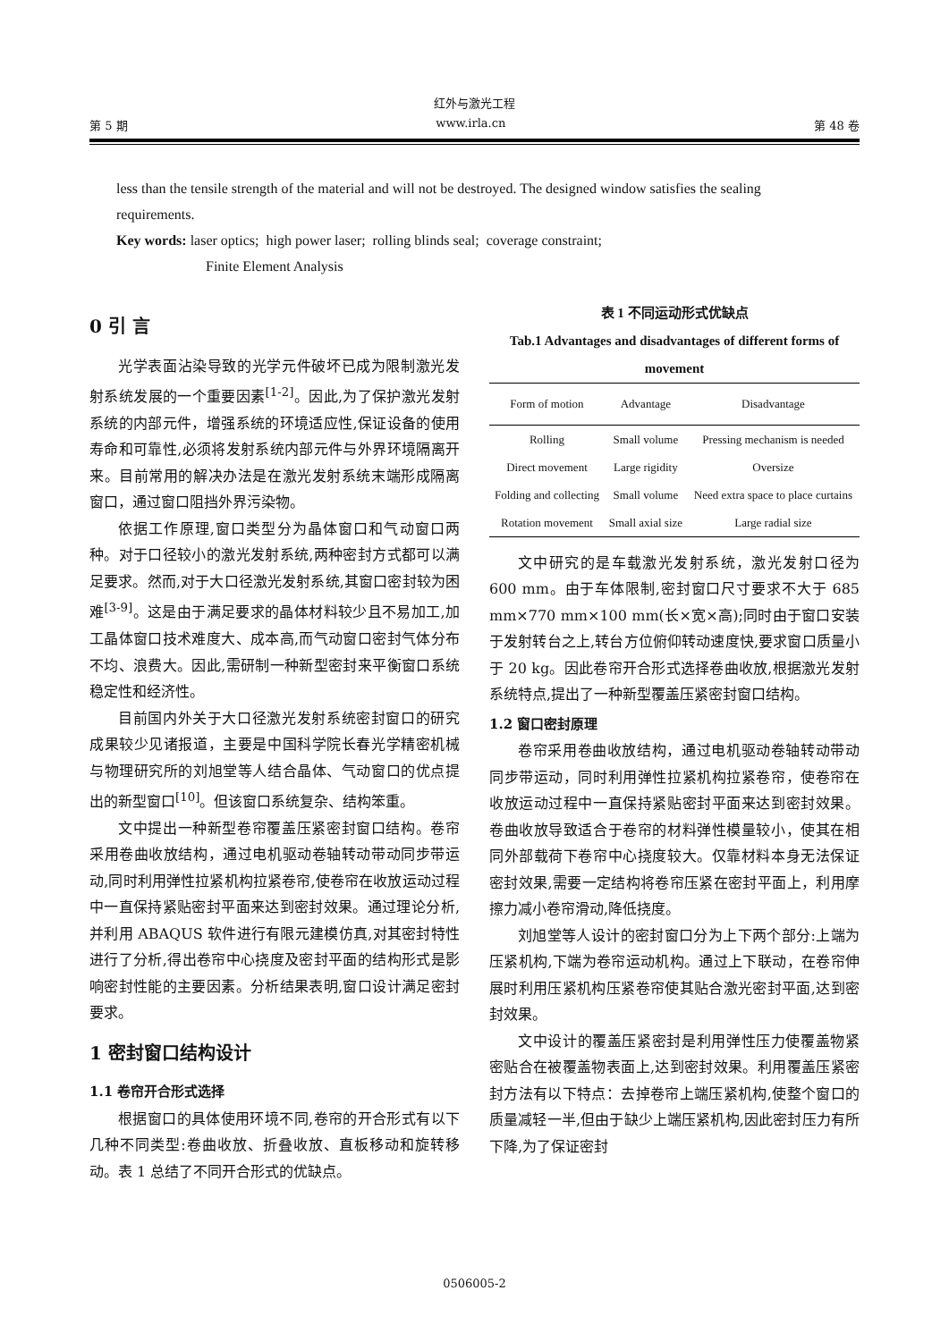红外与激光工程
第 5 期 www.irla.cn 第 48 卷
less than the tensile strength of the material and will not be destroyed. The designed window satisfies the sealing requirements.
Key words: laser optics; high power laser; rolling blinds seal; coverage constraint;
Finite Element Analysis
0 引 言
光学表面沾染导致的光学元件破坏已成为限制激光发射系统发展的一个重要因素<sup>[1-2]</sup>。因此,为了保护激光发射系统的内部元件，增强系统的环境适应性,保证设备的使用寿命和可靠性,必须将发射系统内部元件与外界环境隔离开来。目前常用的解决办法是在激光发射系统末端形成隔离窗口，通过窗口阻挡外界污染物。
依据工作原理,窗口类型分为晶体窗口和气动窗口两种。对于口径较小的激光发射系统,两种密封方式都可以满足要求。然而,对于大口径激光发射系统,其窗口密封较为困难<sup>[3-9]</sup>。这是由于满足要求的晶体材料较少且不易加工,加工晶体窗口技术难度大、成本高,而气动窗口密封气体分布不均、浪费大。因此,需研制一种新型密封来平衡窗口系统稳定性和经济性。
目前国内外关于大口径激光发射系统密封窗口的研究成果较少见诸报道，主要是中国科学院长春光学精密机械与物理研究所的刘旭堂等人结合晶体、气动窗口的优点提出的新型窗口<sup>[10]</sup>。但该窗口系统复杂、结构笨重。
文中提出一种新型卷帘覆盖压紧密封窗口结构。卷帘采用卷曲收放结构，通过电机驱动卷轴转动带动同步带运动,同时利用弹性拉紧机构拉紧卷帘,使卷帘在收放运动过程中一直保持紧贴密封平面来达到密封效果。通过理论分析,并利用 ABAQUS 软件进行有限元建模仿真,对其密封特性进行了分析,得出卷帘中心挠度及密封平面的结构形式是影响密封性能的主要因素。分析结果表明,窗口设计满足密封要求。
1 密封窗口结构设计
1.1 卷帘开合形式选择
根据窗口的具体使用环境不同,卷帘的开合形式有以下几种不同类型:卷曲收放、折叠收放、直板移动和旋转移动。表 1 总结了不同开合形式的优缺点。
表 1 不同运动形式优缺点
Tab.1 Advantages and disadvantages of different forms of movement
| Form of motion | Advantage | Disadvantage |
| --- | --- | --- |
| Rolling | Small volume | Pressing mechanism is needed |
| Direct movement | Large rigidity | Oversize |
| Folding and collecting | Small volume | Need extra space to place curtains |
| Rotation movement | Small axial size | Large radial size |
文中研究的是车载激光发射系统，激光发射口径为 600 mm。由于车体限制,密封窗口尺寸要求不大于 685 mm×770 mm×100 mm(长×宽×高);同时由于窗口安装于发射转台之上,转台方位俯仰转动速度快,要求窗口质量小于 20 kg。因此卷帘开合形式选择卷曲收放,根据激光发射系统特点,提出了一种新型覆盖压紧密封窗口结构。
1.2 窗口密封原理
卷帘采用卷曲收放结构，通过电机驱动卷轴转动带动同步带运动，同时利用弹性拉紧机构拉紧卷帘，使卷帘在收放运动过程中一直保持紧贴密封平面来达到密封效果。卷曲收放导致适合于卷帘的材料弹性模量较小，使其在相同外部载荷下卷帘中心挠度较大。仅靠材料本身无法保证密封效果,需要一定结构将卷帘压紧在密封平面上，利用摩擦力减小卷帘滑动,降低挠度。
刘旭堂等人设计的密封窗口分为上下两个部分:上端为压紧机构,下端为卷帘运动机构。通过上下联动，在卷帘伸展时利用压紧机构压紧卷帘使其贴合激光密封平面,达到密封效果。
文中设计的覆盖压紧密封是利用弹性压力使覆盖物紧密贴合在被覆盖物表面上,达到密封效果。利用覆盖压紧密封方法有以下特点：去掉卷帘上端压紧机构,使整个窗口的质量减轻一半,但由于缺少上端压紧机构,因此密封压力有所下降,为了保证密封
0506005-2